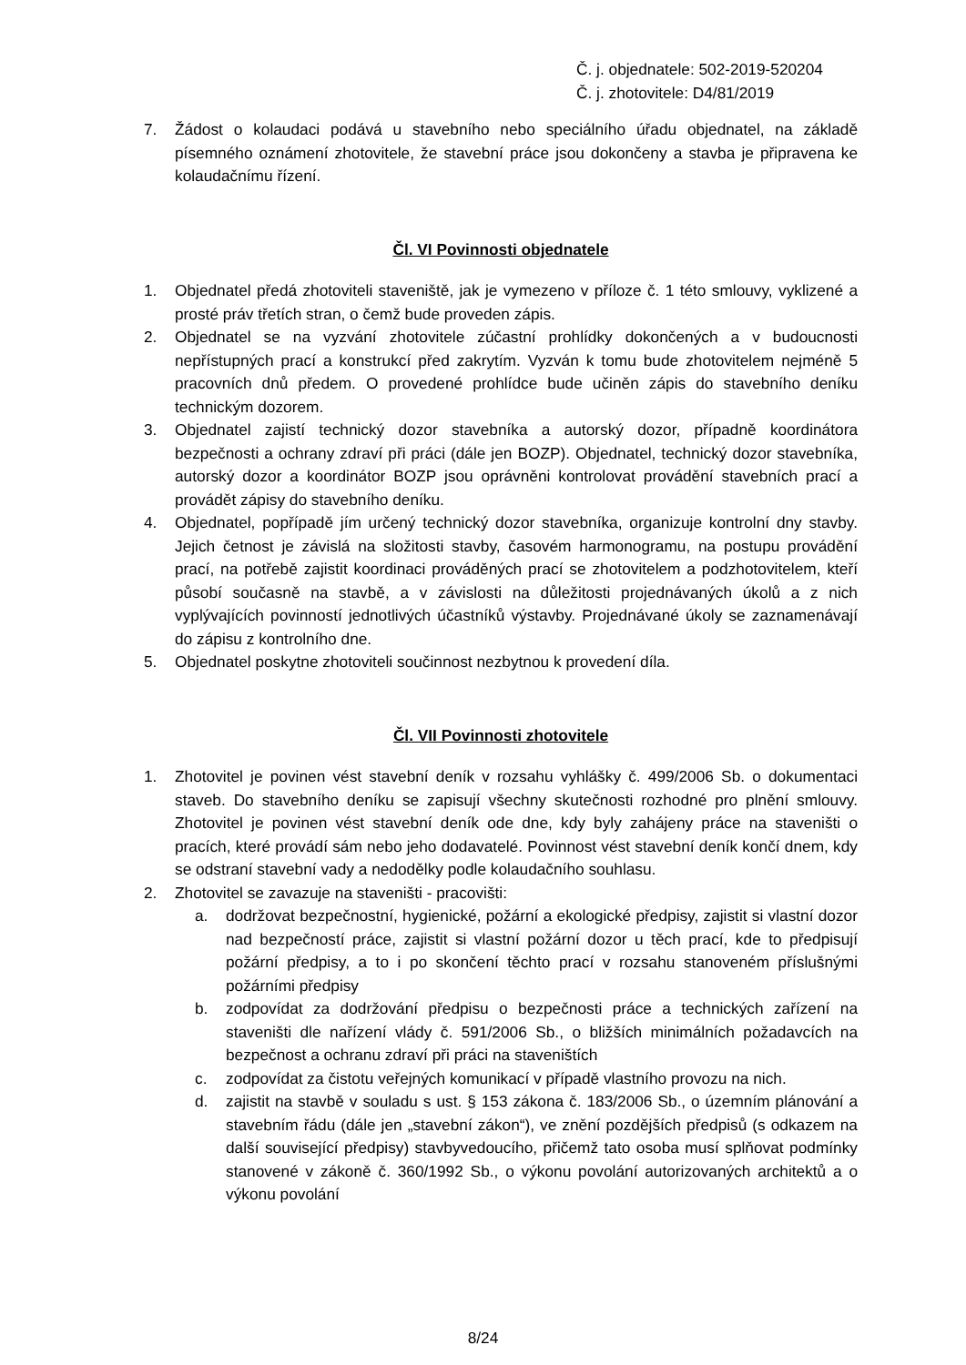Č. j. objednatele: 502-2019-520204
Č. j. zhotovitele: D4/81/2019
7. Žádost o kolaudaci podává u stavebního nebo speciálního úřadu objednatel, na základě písemného oznámení zhotovitele, že stavební práce jsou dokončeny a stavba je připravena ke kolaudačnímu řízení.
Čl. VI Povinnosti objednatele
1. Objednatel předá zhotoviteli staveniště, jak je vymezeno v příloze č. 1 této smlouvy, vyklizené a prosté práv třetích stran, o čemž bude proveden zápis.
2. Objednatel se na vyzvání zhotovitele zúčastní prohlídky dokončených a v budoucnosti nepřístupných prací a konstrukcí před zakrytím. Vyzván k tomu bude zhotovitelem nejméně 5 pracovních dnů předem. O provedené prohlídce bude učiněn zápis do stavebního deníku technickým dozorem.
3. Objednatel zajistí technický dozor stavebníka a autorský dozor, případně koordinátora bezpečnosti a ochrany zdraví při práci (dále jen BOZP). Objednatel, technický dozor stavebníka, autorský dozor a koordinátor BOZP jsou oprávněni kontrolovat provádění stavebních prací a provádět zápisy do stavebního deníku.
4. Objednatel, popřípadě jím určený technický dozor stavebníka, organizuje kontrolní dny stavby. Jejich četnost je závislá na složitosti stavby, časovém harmonogramu, na postupu provádění prací, na potřebě zajistit koordinaci prováděných prací se zhotovitelem a podzhotovitelem, kteří působí současně na stavbě, a v závislosti na důležitosti projednávaných úkolů a z nich vyplývajících povinností jednotlivých účastníků výstavby. Projednávané úkoly se zaznamenávají do zápisu z kontrolního dne.
5. Objednatel poskytne zhotoviteli součinnost nezbytnou k provedení díla.
Čl. VII Povinnosti zhotovitele
1. Zhotovitel je povinen vést stavební deník v rozsahu vyhlášky č. 499/2006 Sb. o dokumentaci staveb. Do stavebního deníku se zapisují všechny skutečnosti rozhodné pro plnění smlouvy. Zhotovitel je povinen vést stavební deník ode dne, kdy byly zahájeny práce na staveništi o pracích, které provádí sám nebo jeho dodavatelé. Povinnost vést stavební deník končí dnem, kdy se odstraní stavební vady a nedodělky podle kolaudačního souhlasu.
2. Zhotovitel se zavazuje na staveništi - pracovišti:
a. dodržovat bezpečnostní, hygienické, požární a ekologické předpisy, zajistit si vlastní dozor nad bezpečností práce, zajistit si vlastní požární dozor u těch prací, kde to předpisují požární předpisy, a to i po skončení těchto prací v rozsahu stanoveném příslušnými požárními předpisy
b. zodpovídat za dodržování předpisu o bezpečnosti práce a technických zařízení na staveništi dle nařízení vlády č. 591/2006 Sb., o bližších minimálních požadavcích na bezpečnost a ochranu zdraví při práci na staveništích
c. zodpovídat za čistotu veřejných komunikací v případě vlastního provozu na nich.
d. zajistit na stavbě v souladu s ust. § 153 zákona č. 183/2006 Sb., o územním plánování a stavebním řádu (dále jen „stavební zákon“), ve znění pozdějších předpisů (s odkazem na další související předpisy) stavbyvedoucího, přičemž tato osoba musí splňovat podmínky stanovené v zákoně č. 360/1992 Sb., o výkonu povolání autorizovaných architektů a o výkonu povolání
8/24